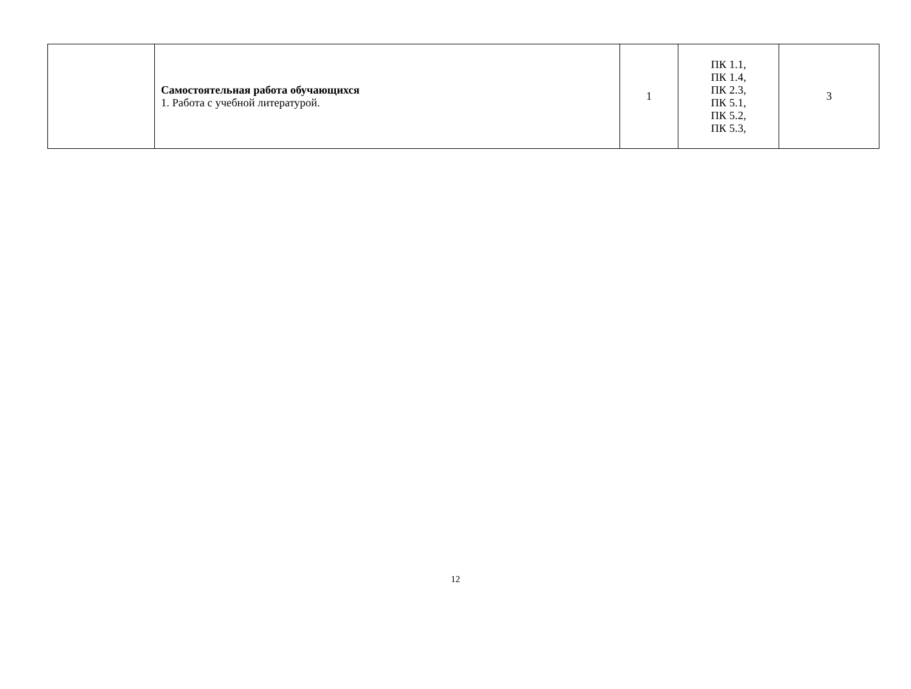| | Самостоятельная работа обучающихся 1. Работа с учебной литературой. | 1 | ПК 1.1, ПК 1.4, ПК 2.3, ПК 5.1, ПК 5.2, ПК 5.3, | 3 |
12